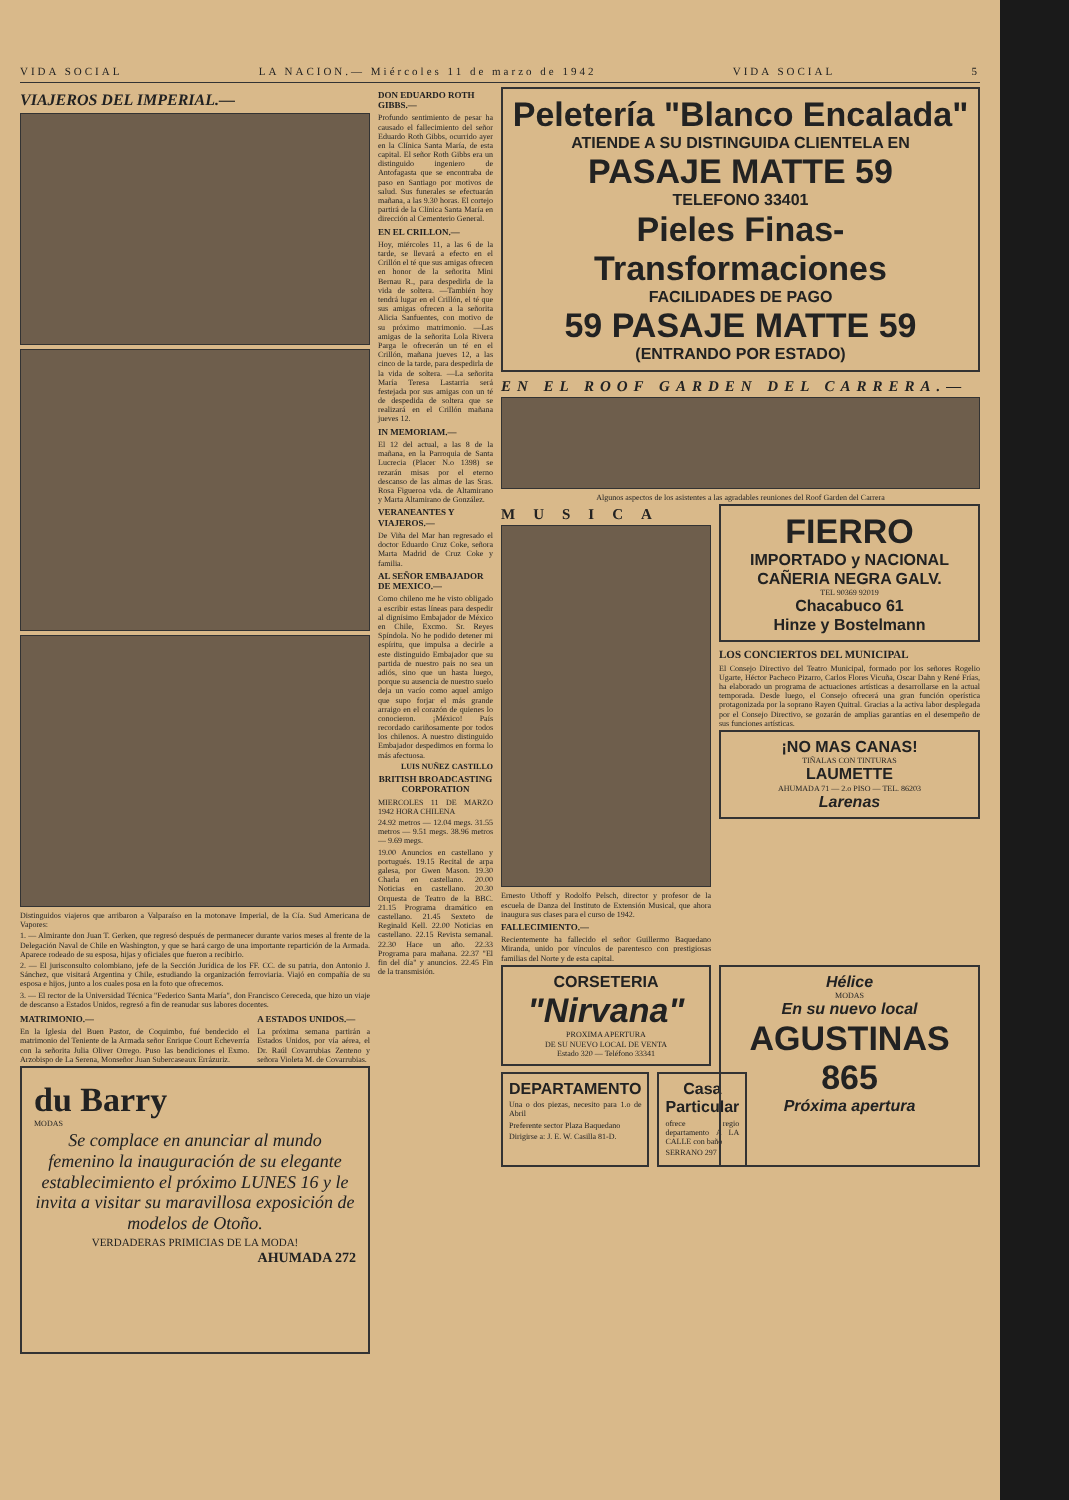VIDA SOCIAL LA NACION.— Miércoles 11 de marzo de 1942 VIDA SOCIAL 5
VIAJEROS DEL IMPERIAL.—
Distinguidos viajeros que arribaron a Valparaíso en la motonave Imperial, de la Cía. Sud Americana de Vapores:
1. — Almirante don Juan T. Gerken, que regresó después de permanecer durante varios meses al frente de la Delegación Naval de Chile en Washington, y que se hará cargo de una importante repartición de la Armada. Aparece rodeado de su esposa, hijas y oficiales que fueron a recibirlo.
2. — El jurisconsulto colombiano, jefe de la Sección Jurídica de los FF. CC. de su patria, don Antonio J. Sánchez, que visitará Argentina y Chile, estudiando la organización ferroviaria. Viajó en compañía de su esposa e hijos, junto a los cuales posa en la foto que ofrecemos.
3. — El rector de la Universidad Técnica "Federico Santa María", don Francisco Cereceda, que hizo un viaje de descanso a Estados Unidos, regresó a fin de reanudar sus labores docentes.
MATRIMONIO.—
En la Iglesia del Buen Pastor, de Coquimbo, fué bendecido el matrimonio del Teniente de la Armada señor Enrique Court Echeverría con la señorita Julia Oliver Orrego. Puso las bendiciones el Exmo. Arzobispo de La Serena, Monseñor Juan Subercaseaux Errázuriz.
A ESTADOS UNIDOS.—
La próxima semana partirán a Estados Unidos, por vía aérea, el Dr. Raúl Covarrubias Zenteno y señora Violeta M. de Covarrubias.
du Barry
MODAS
Se complace en anunciar al mundo femenino la inauguración de su elegante establecimiento el próximo LUNES 16 y le invita a visitar su maravillosa exposición de modelos de Otoño.
VERDADERAS PRIMICIAS DE LA MODA!
AHUMADA 272
DON EDUARDO ROTH GIBBS.—
Profundo sentimiento de pesar ha causado el fallecimiento del señor Eduardo Roth Gibbs, ocurrido ayer en la Clínica Santa María, de esta capital. El señor Roth Gibbs era un distinguido ingeniero de Antofagasta que se encontraba de paso en Santiago por motivos de salud. Sus funerales se efectuarán mañana, a las 9.30 horas. El cortejo partirá de la Clínica Santa María en dirección al Cementerio General.
EN EL CRILLON.—
Hoy, miércoles 11, a las 6 de la tarde, se llevará a efecto en el Crillón el té que sus amigas ofrecen en honor de la señorita Mini Bernau R., para despedirla de la vida de soltera. —También hoy tendrá lugar en el Crillón, el té que sus amigas ofrecen a la señorita Alicia Sanfuentes, con motivo de su próximo matrimonio. —Las amigas de la señorita Lola Rivera Parga le ofrecerán un té en el Crillón, mañana jueves 12, a las cinco de la tarde, para despedirla de la vida de soltera. —La señorita María Teresa Lastarria será festejada por sus amigas con un té de despedida de soltera que se realizará en el Crillón mañana jueves 12.
IN MEMORIAM.—
El 12 del actual, a las 8 de la mañana, en la Parroquia de Santa Lucrecia (Placer N.o 1398) se rezarán misas por el eterno descanso de las almas de las Sras. Rosa Figueroa vda. de Altamirano y Marta Altamirano de González.
VERANEANTES Y VIAJEROS.—
De Viña del Mar han regresado el doctor Eduardo Cruz Coke, señora Marta Madrid de Cruz Coke y familia.
AL SEÑOR EMBAJADOR DE MEXICO.—
Como chileno me he visto obligado a escribir estas líneas para despedir al dignísimo Embajador de México en Chile, Excmo. Sr. Reyes Spíndola. No he podido detener mi espíritu, que impulsa a decirle a este distinguido Embajador que su partida de nuestro país no sea un adiós, sino que un hasta luego, porque su ausencia de nuestro suelo deja un vacío como aquel amigo que supo forjar el más grande arraigo en el corazón de quienes lo conocieron. ¡México! País recordado cariñosamente por todos los chilenos. A nuestro distinguido Embajador despedimos en forma lo más afectuosa.
LUIS NUÑEZ CASTILLO
BRITISH BROADCASTING CORPORATION
MIERCOLES 11 DE MARZO 1942 HORA CHILENA
24.92 metros — 12.04 megs. 31.55 metros — 9.51 megs. 38.96 metros — 9.69 megs.
19.00 Anuncios en castellano y portugués. 19.15 Recital de arpa galesa, por Gwen Mason. 19.30 Charla en castellano. 20.00 Noticias en castellano. 20.30 Orquesta de Teatro de la BBC. 21.15 Programa dramático en castellano. 21.45 Sexteto de Reginald Kell. 22.00 Noticias en castellano. 22.15 Revista semanal. 22.30 Hace un año. 22.33 Programa para mañana. 22.37 "El fin del día" y anuncios. 22.45 Fin de la transmisión.
Peletería "Blanco Encalada"
ATIENDE A SU DISTINGUIDA CLIENTELA EN
PASAJE MATTE 59
TELEFONO 33401
Pieles Finas-Transformaciones
FACILIDADES DE PAGO
59 PASAJE MATTE 59
(ENTRANDO POR ESTADO)
EN EL ROOF GARDEN DEL CARRERA.—
Algunos aspectos de los asistentes a las agradables reuniones del Roof Garden del Carrera
MUSICA
Ernesto Uthoff y Rodolfo Pelsch, director y profesor de la escuela de Danza del Instituto de Extensión Musical, que ahora inaugura sus clases para el curso de 1942.
FALLECIMIENTO.—
Recientemente ha fallecido el señor Guillermo Baquedano Miranda, unido por vínculos de parentesco con prestigiosas familias del Norte y de esta capital.
FIERRO
IMPORTADO y NACIONAL
CAÑERIA NEGRA GALV.
TEL 90369 92019
Chacabuco 61
Hinze y Bostelmann
LOS CONCIERTOS DEL MUNICIPAL
El Consejo Directivo del Teatro Municipal, formado por los señores Rogelio Ugarte, Héctor Pacheco Pizarro, Carlos Flores Vicuña, Oscar Dahn y René Frías, ha elaborado un programa de actuaciones artísticas a desarrollarse en la actual temporada. Desde luego, el Consejo ofrecerá una gran función operística protagonizada por la soprano Rayen Quitral. Gracias a la activa labor desplegada por el Consejo Directivo, se gozarán de amplias garantías en el desempeño de sus funciones artísticas.
¡NO MAS CANAS!
TIÑALAS CON TINTURAS
LAUMETTE
AHUMADA 71 — 2.o PISO — TEL. 86203
Larenas
CORSETERIA
"Nirvana"
PROXIMA APERTURA
DE SU NUEVO LOCAL DE VENTA
Estado 320 — Teléfono 33341
DEPARTAMENTO
Una o dos piezas, necesito para 1.o de Abril
Preferente sector Plaza Baquedano
Dirigirse a: J. E. W. Casilla 81-D.
Casa Particular
ofrece regio departamento A LA CALLE con baño
SERRANO 297
Hélice
MODAS
En su nuevo local
AGUSTINAS 865
Próxima apertura